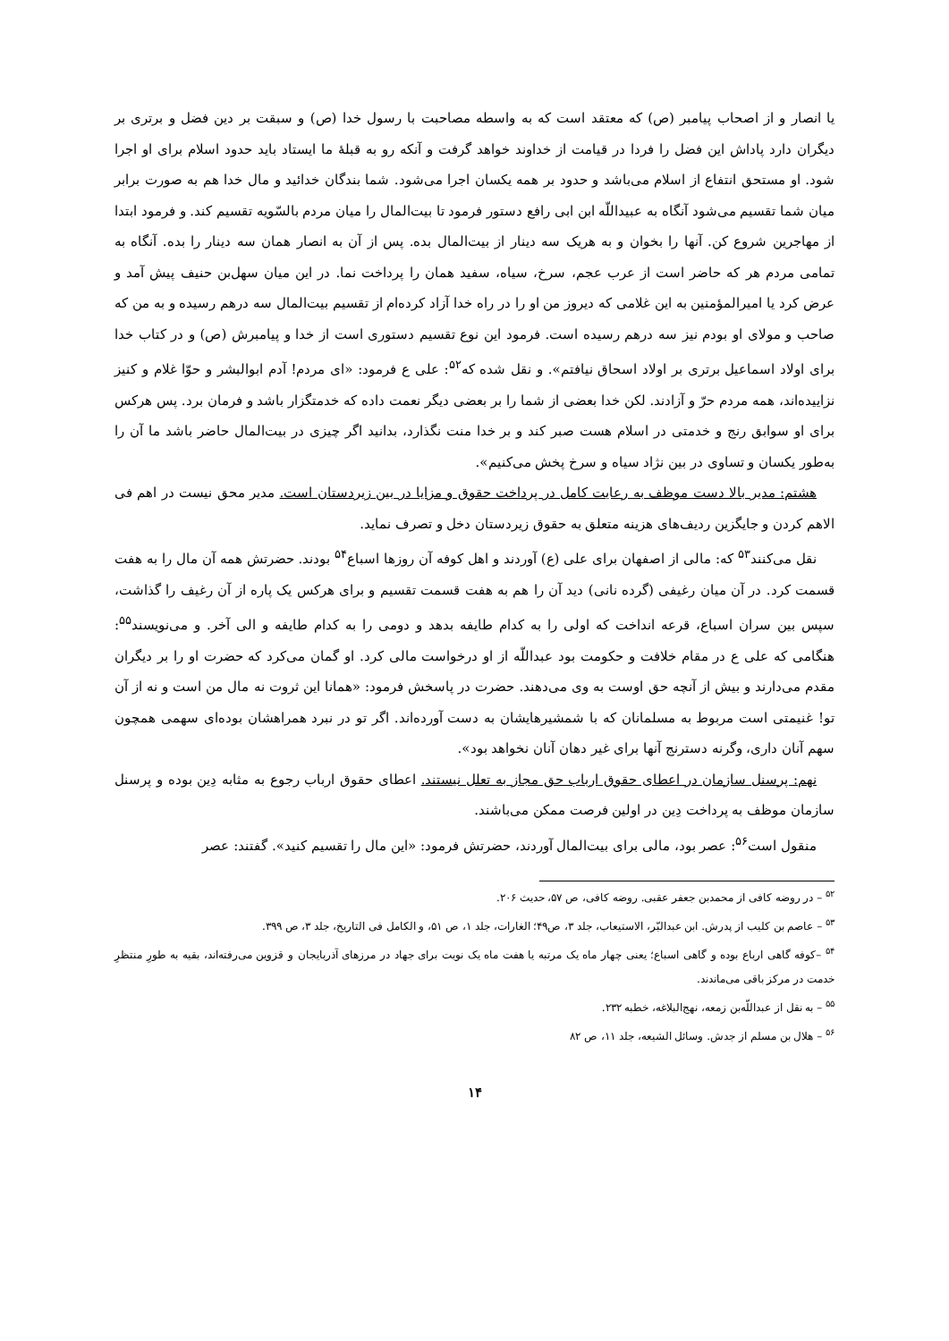یا انصار و از اصحاب پیامبر (ص) که معتقد است که به واسطه مصاحبت با رسول خدا (ص) و سبقت بر دین فضل و برتری بر دیگران دارد پاداش این فضل را فردا در قیامت از خداوند خواهد گرفت و آنکه رو به قبلهٔ ما ایستاد باید حدود اسلام برای او اجرا شود. او مستحق انتفاع از اسلام می‌باشد و حدود بر همه یکسان اجرا می‌شود. شما بندگان خدائید و مال خدا هم به صورت برابر میان شما تقسیم می‌شود آنگاه به عبیداللّه ابن ابی رافع دستور فرمود تا بیت‌المال را میان مردم بالسّویه تقسیم کند. و فرمود ابتدا از مهاجرین شروع کن. آنها را بخوان و به هریک سه دینار از بیت‌المال بده. پس از آن به انصار همان سه دینار را بده. آنگاه به تمامی مردم هر که حاضر است از عرب عجم، سرخ، سیاه، سفید همان را پرداخت نما. در این میان سهل‌بن حنیف پیش آمد و عرض کرد یا امیرالمؤمنین به این غلامی که دیروز من او را در راه خدا آزاد کرده‌ام از تقسیم بیت‌المال سه درهم رسیده و به من که صاحب و مولای او بودم نیز سه درهم رسیده است. فرمود این نوع تقسیم دستوری است از خدا و پیامبرش (ص) و در کتاب خدا برای اولاد اسماعیل برتری بر اولاد اسحاق نیافتم». و نقل شده که<sup>۵۲</sup>: علی ع فرمود: «ای مردم! آدم ابوالبشر و حوّا غلام و کنیز نزاییده‌اند، همه مردم حرّ و آزادند. لکن خدا بعضی از شما را بر بعضی دیگر نعمت داده که خدمتگزار باشد و فرمان برد. پس هرکس برای او سوابق رنج و خدمتی در اسلام هست صبر کند و بر خدا منت نگذارد، بدانید اگر چیزی در بیت‌المال حاضر باشد ما آن را به‌طور یکسان و تساوی در بین نژاد سیاه و سرخ پخش می‌کنیم».
هشتم: مدیر بالا دست موظف به رعایت کامل در پرداخت حقوق و مزایا در بین زیردستان است. مدیر محق نیست در اهم فی الاهم کردن و جایگزین ردیف‌های هزینه متعلق به حقوق زیردستان دخل و تصرف نماید.
نقل می‌کنند<sup>۵۳</sup> که: مالی از اصفهان برای علی (ع) آوردند و اهل کوفه آن روزها اسباع<sup>۵۴</sup> بودند. حضرتش همه آن مال را به هفت قسمت کرد. در آن میان رغیفی (گرده نانی) دید آن را هم به هفت قسمت تقسیم و برای هرکس یک پاره از آن رغیف را گذاشت، سپس بین سران اسباع، قرعه انداخت که اولی را به کدام طایفه بدهد و دومی را به کدام طایفه و الی آخر. و می‌نویسند<sup>۵۵</sup>: هنگامی که علی ع در مقام خلافت و حکومت بود عبداللّه از او درخواست مالی کرد. او گمان می‌کرد که حضرت او را بر دیگران مقدم می‌دارند و بیش از آنچه حق اوست به وی می‌دهند. حضرت در پاسخش فرمود: «همانا این ثروت نه مال من است و نه از آن تو! غنیمتی است مربوط به مسلمانان که با شمشیرهایشان به دست آورده‌اند. اگر تو در نبرد همراهشان بوده‌ای سهمی همچون سهم آنان داری، وگرنه دسترنج آنها برای غیر دهان آنان نخواهد بود».
نهم: پرسنل سازمان در اعطای حقوق ارباب حق مجاز به تعلل نیستند. اعطای حقوق ارباب رجوع به مثابه دِین بوده و پرسنل سازمان موظف به پرداخت دِین در اولین فرصت ممکن می‌باشند.
منقول است<sup>۵۶</sup>: عصر بود، مالی برای بیت‌المال آوردند، حضرتش فرمود: «این مال را تقسیم کنید». گفتند: عصر
<sup>۵۲</sup> – در روضه کافی از محمدبن جعفر عقبی. روضه کافی، ص ۵۷، حدیث ۲۰۶.
<sup>۵۳</sup> – عاصم بن کلیب از پدرش. ابن عبدالبّر، الاستیعاب، جلد ۳، ص۴۹؛ الغارات، جلد ۱، ص ۵۱، و الکامل فی التاریخ، جلد ۳، ص ۳۹۹.
<sup>۵۴</sup> –کوفه گاهی ارباع بوده و گاهی اسباع؛ یعنی چهار ماه یک مرتبه یا هفت ماه یک نوبت برای جهاد در مرزهای آذربایجان و قزوین می‌رفته‌اند، بقیه به طورِ منتظرِ خدمت در مرکز باقی می‌ماندند.
<sup>۵۵</sup> – به نقل از عبداللّه‌بن زمعه، نهج‌البلاغه، خطبه ۲۳۲.
<sup>۵۶</sup> – هلال بن مسلم از جدش. وسائل الشیعه، جلد ۱۱، ص ۸۲
۱۴